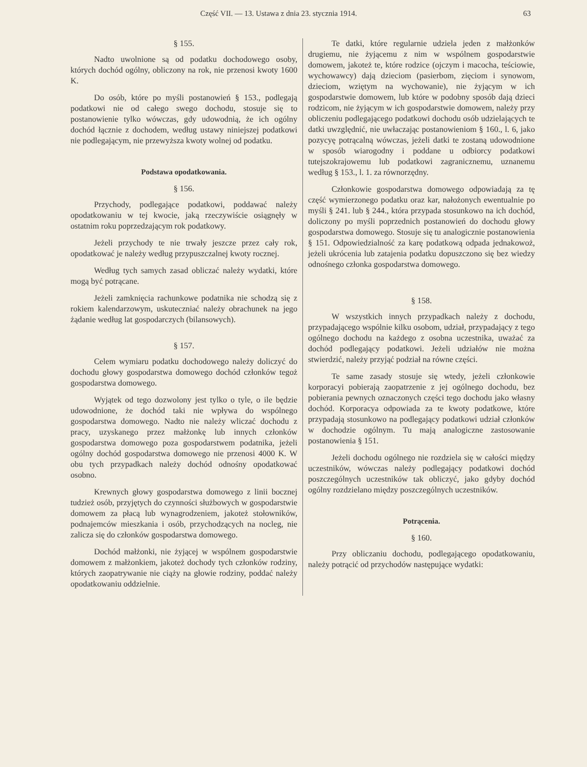Część VII. — 13. Ustawa z dnia 23. stycznia 1914. 63
§ 155.
Nadto uwolnione są od podatku dochodowego osoby, których dochód ogólny, obliczony na rok, nie przenosi kwoty 1600 K.
Do osób, które po myśli postanowień § 153., podlegają podatkowi nie od całego swego dochodu, stosuje się to postanowienie tylko wówczas, gdy udowodnią, że ich ogólny dochód łącznie z dochodem, według ustawy niniejszej podatkowi nie podlegającym, nie przewyższa kwoty wolnej od podatku.
Podstawa opodatkowania.
§ 156.
Przychody, podlegające podatkowi, poddawać należy opodatkowaniu w tej kwocie, jaką rzeczywiście osiągnęły w ostatnim roku poprzedzającym rok podatkowy.
Jeżeli przychody te nie trwały jeszcze przez cały rok, opodatkować je należy według przypuszczalnej kwoty rocznej.
Według tych samych zasad obliczać należy wydatki, które mogą być potrącane.
Jeżeli zamknięcia rachunkowe podatnika nie schodzą się z rokiem kalendarzowym, uskuteczniać należy obrachunek na jego żądanie według lat gospodarczych (bilansowych).
§ 157.
Celem wymiaru podatku dochodowego należy doliczyć do dochodu głowy gospodarstwa domowego dochód członków tegoż gospodarstwa domowego.
Wyjątek od tego dozwolony jest tylko o tyle, o ile będzie udowodnione, że dochód taki nie wpływa do wspólnego gospodarstwa domowego. Nadto nie należy wliczać dochodu z pracy, uzyskanego przez małżonkę lub innych członków gospodarstwa domowego poza gospodarstwem podatnika, jeżeli ogólny dochód gospodarstwa domowego nie przenosi 4000 K. W obu tych przypadkach należy dochód odnośny opodatkować osobno.
Krewnych głowy gospodarstwa domowego z linii bocznej tudzież osób, przyjętych do czynności służbowych w gospodarstwie domowem za płacą lub wynagrodzeniem, jakoteż stołowników, podnajemców mieszkania i osób, przychodzących na nocleg, nie zalicza się do członków gospodarstwa domowego.
Dochód małżonki, nie żyjącej w wspólnem gospodarstwie domowem z małżonkiem, jakoteż dochody tych członków rodziny, których zaopatrywanie nie ciąży na głowie rodziny, poddać należy opodatkowaniu oddzielnie.
Te datki, które regularnie udziela jeden z małżonków drugiemu, nie żyjącemu z nim w wspólnem gospodarstwie domowem, jakoteż te, które rodzice (ojczym i macocha, teściowie, wychowawcy) dają dzieciom (pasierbom, zięciom i synowom, dzieciom, wziętym na wychowanie), nie żyjącym w ich gospodarstwie domowem, lub które w podobny sposób dają dzieci rodzicom, nie żyjącym w ich gospodarstwie domowem, należy przy obliczeniu podlegającego podatkowi dochodu osób udzielających te datki uwzględnić, nie uwłaczając postanowieniom § 160., l. 6, jako pozycyę potrącalną wówczas, jeżeli datki te zostaną udowodnione w sposób wiarogodny i poddane u odbiorcy podatkowi tutejszokrajowemu lub podatkowi zagranicznemu, uznanemu według § 153., l. 1. za równorzędny.
Członkowie gospodarstwa domowego odpowiadają za tę część wymierzonego podatku oraz kar, nałożonych ewentualnie po myśli § 241. lub § 244., która przypada stosunkowo na ich dochód, doliczony po myśli poprzednich postanowień do dochodu głowy gospodarstwa domowego. Stosuje się tu analogicznie postanowienia § 151. Odpowiedzialność za karę podatkową odpada jednakowoż, jeżeli ukrócenia lub zatajenia podatku dopuszczono się bez wiedzy odnośnego członka gospodarstwa domowego.
§ 158.
W wszystkich innych przypadkach należy z dochodu, przypadającego wspólnie kilku osobom, udział, przypadający z tego ogólnego dochodu na każdego z osobna uczestnika, uważać za dochód podlegający podatkowi. Jeżeli udziałów nie można stwierdzić, należy przyjąć podział na równe części.
Te same zasady stosuje się wtedy, jeżeli członkowie korporacyi pobierają zaopatrzenie z jej ogólnego dochodu, bez pobierania pewnych oznaczonych części tego dochodu jako własny dochód. Korporacya odpowiada za te kwoty podatkowe, które przypadają stosunkowo na podlegający podatkowi udział członków w dochodzie ogólnym. Tu mają analogiczne zastosowanie postanowienia § 151.
Jeżeli dochodu ogólnego nie rozdziela się w całości między uczestników, wówczas należy podlegający podatkowi dochód poszczególnych uczestników tak obliczyć, jako gdyby dochód ogólny rozdzielano między poszczególnych uczestników.
Potrącenia.
§ 160.
Przy obliczaniu dochodu, podlegającego opodatkowaniu, należy potrącić od przychodów następujące wydatki: